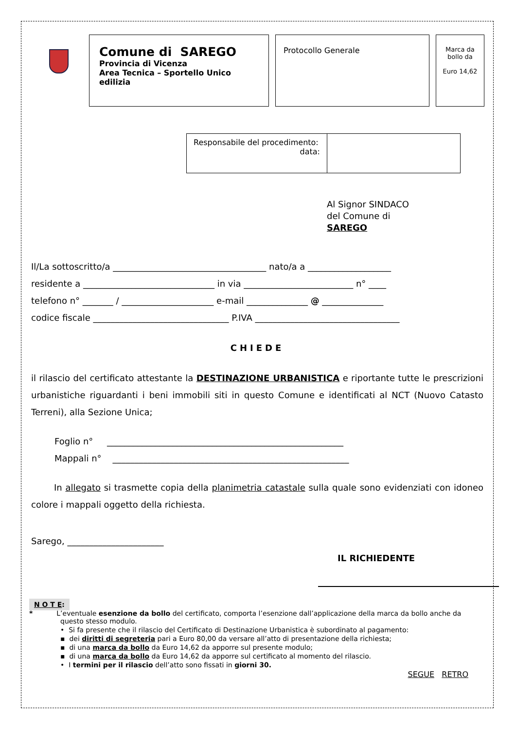Comune di SAREGO
Provincia di Vicenza
Area Tecnica – Sportello Unico edilizia
Protocollo Generale
Marca da bollo da
Euro 14,62
Responsabile del procedimento:
data:
Al Signor SINDACO
del Comune di
SAREGO
Il/La sottoscritto/a ___________________________________ nato/a a ___________________
residente a ______________________________ in via _________________________ n° ____
telefono n° _______ / _____________________ e-mail ______________ @ ______________
codice fiscale _______________________________ P.IVA _________________________________
CHIEDE
il rilascio del certificato attestante la DESTINAZIONE URBANISTICA e riportante tutte le prescrizioni urbanistiche riguardanti i beni immobili siti in questo Comune e identificati al NCT (Nuovo Catasto Terreni), alla Sezione Unica;
Foglio n° ______________________________________________________
Mappali n° ______________________________________________________
In allegato si trasmette copia della planimetria catastale sulla quale sono evidenziati con idoneo colore i mappali oggetto della richiesta.
Sarego, ______________________
IL RICHIEDENTE
N O T E:
* L’eventuale esenzione da bollo del certificato, comporta l’esenzione dall’applicazione della marca da bollo anche da questo stesso modulo.
• Si fa presente che il rilascio del Certificato di Destinazione Urbanistica è subordinato al pagamento:
▪ dei diritti di segreteria pari a Euro 80,00 da versare all’atto di presentazione della richiesta;
▪ di una marca da bollo da Euro 14,62 da apporre sul presente modulo;
▪ di una marca da bollo da Euro 14,62 da apporre sul certificato al momento del rilascio.
• I termini per il rilascio dell’atto sono fissati in giorni 30.
SEGUE RETRO